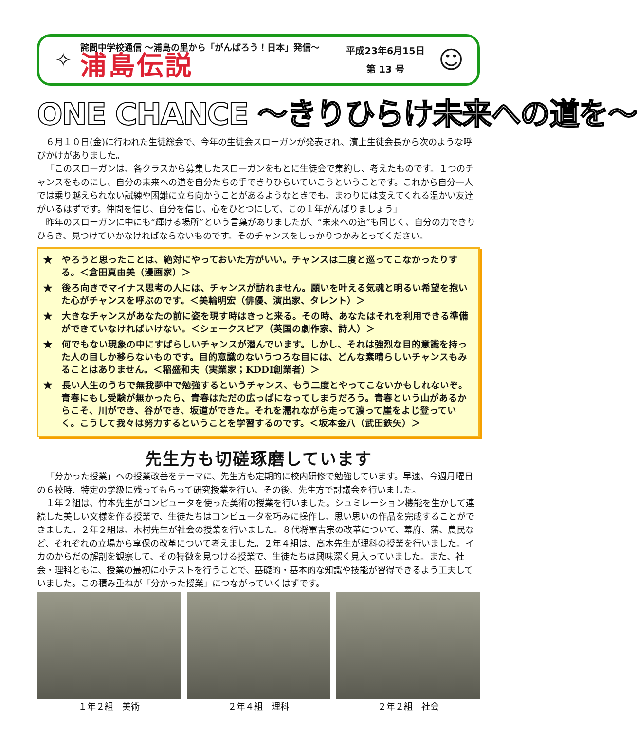✧
詫間中学校通信 ～浦島の里から「がんばろう！日本」発信～
浦島伝説
平成23年6月15日
第 13 号
☺
ONE CHANCE ～きりひらけ未来への道を～
６月１０日(金)に行われた生徒総会で、今年の生徒会スローガンが発表され、濱上生徒会長から次のような呼びかけがありました。
「このスローガンは、各クラスから募集したスローガンをもとに生徒会で集約し、考えたものです。１つのチャンスをものにし、自分の未来への道を自分たちの手できりひらいていこうということです。これから自分一人では乗り越えられない試練や困難に立ち向かうことがあるようなときでも、まわりには支えてくれる温かい友達がいるはずです。仲間を信じ、自分を信じ、心をひとつにして、この１年がんばりましょう」
昨年のスローガンに中にも“輝ける場所”という言葉がありましたが、“未来への道”も同じく、自分の力できりひらき、見つけていかなければならないものです。そのチャンスをしっかりつかみとってください。
★　やろうと思ったことは、絶対にやっておいた方がいい。チャンスは二度と巡ってこなかったりする。＜倉田真由美（漫画家）＞
★　後ろ向きでマイナス思考の人には、チャンスが訪れません。願いを叶える気魂と明るい希望を抱いた心がチャンスを呼ぶのです。＜美輪明宏（俳優、演出家、タレント）＞
★　大きなチャンスがあなたの前に姿を現す時はきっと来る。その時、あなたはそれを利用できる準備ができていなければいけない。＜シェークスピア（英国の劇作家、詩人）＞
★　何でもない現象の中にすばらしいチャンスが潜んでいます。しかし、それは強烈な目的意識を持った人の目しか移らないものです。目的意識のないうつろな目には、どんな素晴らしいチャンスもみることはありません。＜稲盛和夫（実業家；KDDI創業者）＞
★　長い人生のうちで無我夢中で勉強するというチャンス、もう二度とやってこないかもしれないぞ。青春にもし受験が無かったら、青春はただの広っぱになってしまうだろう。青春という山があるからこそ、川ができ、谷ができ、坂道ができた。それを濡れながら走って渡って崖をよじ登っていく。こうして我々は努力するということを学習するのです。＜坂本金八（武田鉄矢）＞
先生方も切磋琢磨しています
「分かった授業」への授業改善をテーマに、先生方も定期的に校内研修で勉強しています。早速、今週月曜日の６校時、特定の学級に残ってもらって研究授業を行い、その後、先生方で討議会を行いました。
１年２組は、竹本先生がコンピュータを使った美術の授業を行いました。シュミレーション機能を生かして連続した美しい文様を作る授業で、生徒たちはコンピュータを巧みに操作し、思い思いの作品を完成することができました。２年２組は、木村先生が社会の授業を行いました。８代将軍吉宗の改革について、幕府、藩、農民など、それぞれの立場から享保の改革について考えました。２年４組は、高木先生が理科の授業を行いました。イカのからだの解剖を観察して、その特徴を見つける授業で、生徒たちは興味深く見入っていました。また、社会・理科ともに、授業の最初に小テストを行うことで、基礎的・基本的な知識や技能が習得できるよう工夫していました。この積み重ねが「分かった授業」につながっていくはずです。
１年２組　美術 ２年４組　理科 ２年２組　社会